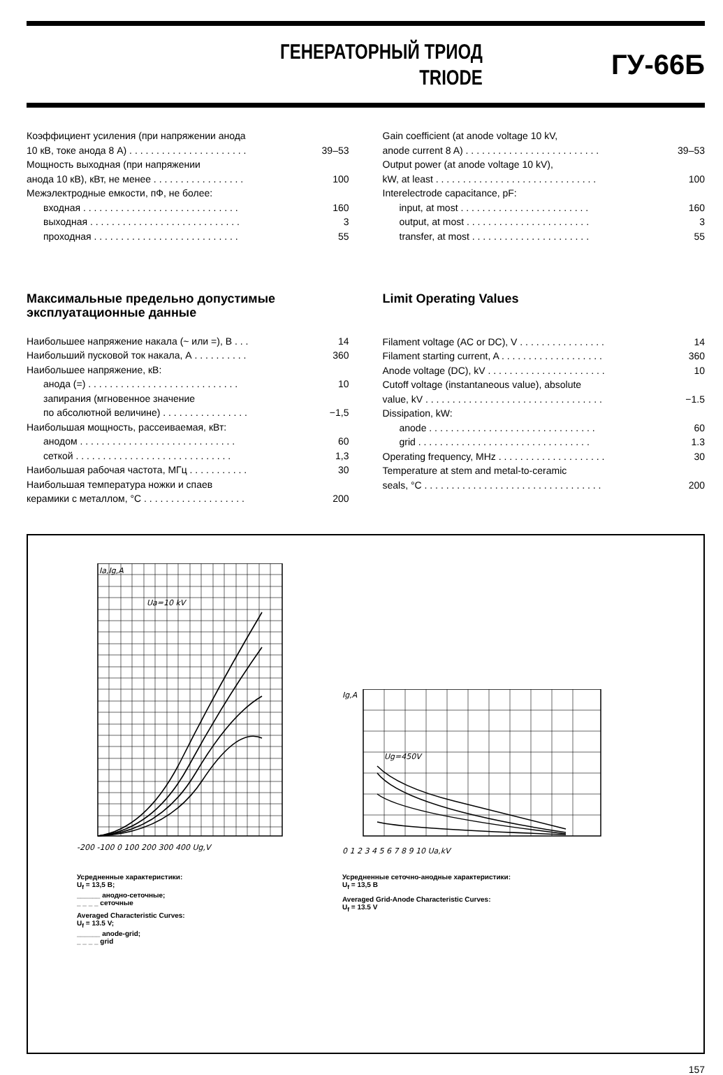ГЕНЕРАТОРНЫЙ ТРИОД
TRIODE
ГУ-66Б
| Коэффициент усиления (при напряжении анода | |
| 10 кВ, токе анода 8 А) . . . . . . . . . . . . . . . . . . . . . . | 39–53 |
| Мощность выходная (при напряжении | |
| анода 10 кВ), кВт, не менее . . . . . . . . . . . . . . . . . | 100 |
| Межэлектродные емкости, пФ, не более: | |
| входная . . . . . . . . . . . . . . . . . . . . . . . . . . . . . | 160 |
| выходная . . . . . . . . . . . . . . . . . . . . . . . . . . . . | 3 |
| проходная . . . . . . . . . . . . . . . . . . . . . . . . . . . | 55 |
| Gain coefficient (at anode voltage 10 kV, | |
| anode current 8 A) . . . . . . . . . . . . . . . . . . . . . . . . . | 39–53 |
| Output power (at anode voltage 10 kV), | |
| kW, at least . . . . . . . . . . . . . . . . . . . . . . . . . . . . . . | 100 |
| Interelectrode capacitance, pF: | |
| input, at most . . . . . . . . . . . . . . . . . . . . . . . . | 160 |
| output, at most . . . . . . . . . . . . . . . . . . . . . . . | 3 |
| transfer, at most . . . . . . . . . . . . . . . . . . . . . . | 55 |
Максимальные предельно допустимые эксплуатационные данные
| Наибольшее напряжение накала (~ или =), В . . . | 14 |
| Наибольший пусковой ток накала, А . . . . . . . . . . | 360 |
| Наибольшее напряжение, кВ: | |
| анода (=) . . . . . . . . . . . . . . . . . . . . . . . . . . . . | 10 |
| запирания (мгновенное значение | |
| по абсолютной величине) . . . . . . . . . . . . . . . . | −1,5 |
| Наибольшая мощность, рассеиваемая, кВт: | |
| анодом . . . . . . . . . . . . . . . . . . . . . . . . . . . . . | 60 |
| сеткой . . . . . . . . . . . . . . . . . . . . . . . . . . . . . | 1,3 |
| Наибольшая рабочая частота, МГц . . . . . . . . . . . | 30 |
| Наибольшая температура ножки и спаев | |
| керамики с металлом, °С . . . . . . . . . . . . . . . . . . . | 200 |
Limit Operating Values
| Filament voltage (AC or DC), V . . . . . . . . . . . . . . . . | 14 |
| Filament starting current, A . . . . . . . . . . . . . . . . . . . | 360 |
| Anode voltage (DC), kV . . . . . . . . . . . . . . . . . . . . . . | 10 |
| Cutoff voltage (instantaneous value), absolute | |
| value, kV . . . . . . . . . . . . . . . . . . . . . . . . . . . . . . . . . | −1.5 |
| Dissipation, kW: | |
| anode . . . . . . . . . . . . . . . . . . . . . . . . . . . . . . . | 60 |
| grid . . . . . . . . . . . . . . . . . . . . . . . . . . . . . . . . | 1.3 |
| Operating frequency, MHz . . . . . . . . . . . . . . . . . . . . | 30 |
| Temperature at stem and metal-to-ceramic | |
| seals, °C . . . . . . . . . . . . . . . . . . . . . . . . . . . . . . . . . | 200 |
Ia,Ig,A
Ua=10 kV
-200 -100 0 100 200 300 400 Ug,V
Усредненные характеристики:
U<sub>f</sub> = 13,5 В;
______ анодно-сеточные;
_ _ _ _ сеточные
Averaged Characteristic Curves:
U<sub>f</sub> = 13.5 V;
______ anode-grid;
_ _ _ _ grid
Ig,A
Ug=450V
0 1 2 3 4 5 6 7 8 9 10 Ua,kV
Усредненные сеточно-анодные характеристики:
U<sub>f</sub> = 13,5 В
Averaged Grid-Anode Characteristic Curves:
U<sub>f</sub> = 13.5 V
157